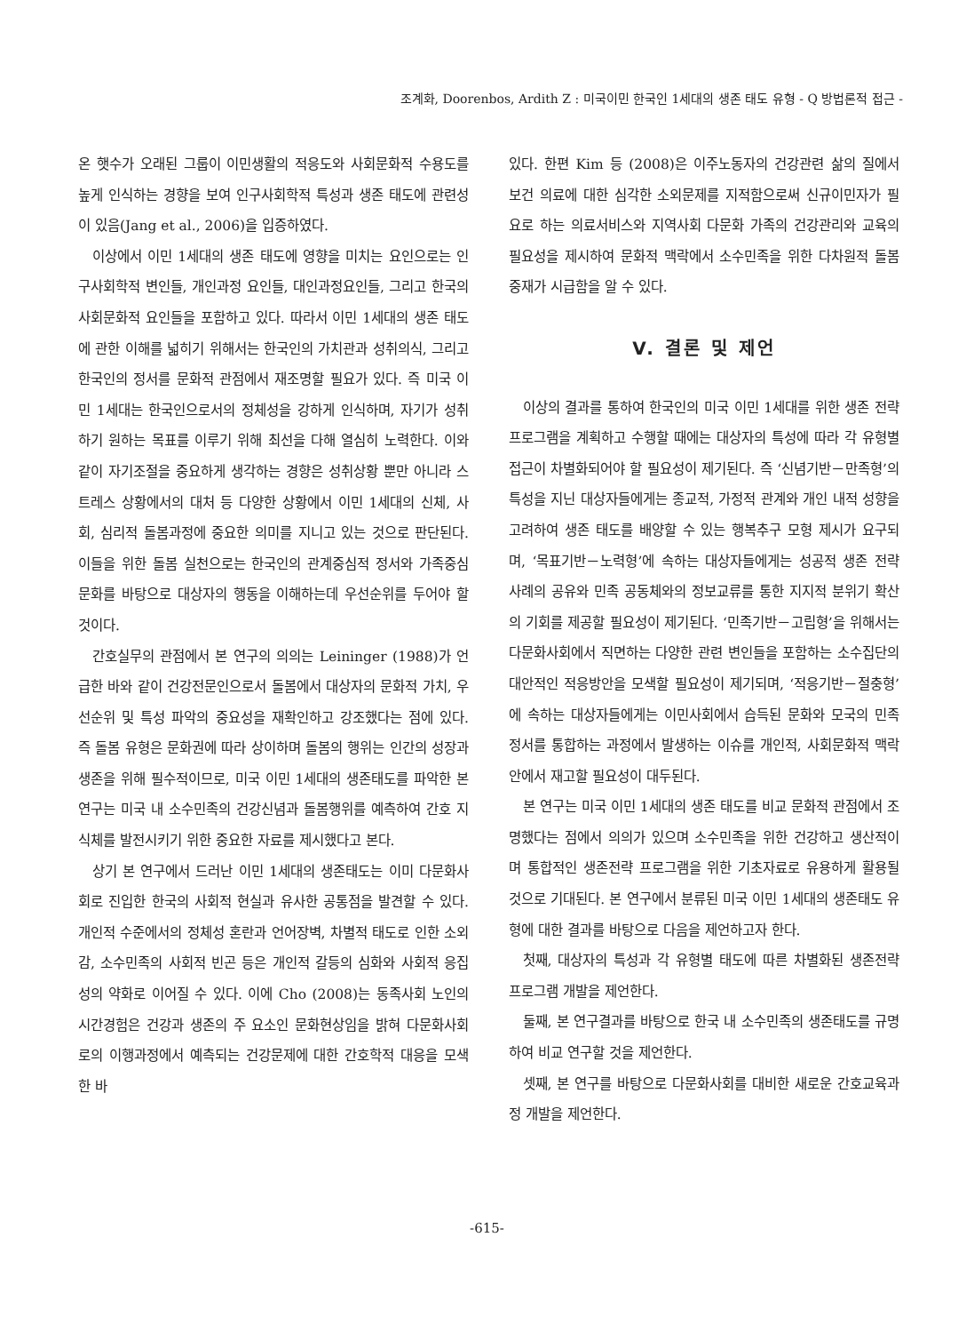조계화, Doorenbos, Ardith Z : 미국이민 한국인 1세대의 생존 태도 유형 - Q 방법론적 접근 -
온 햇수가 오래된 그룹이 이민생활의 적응도와 사회문화적 수용도를 높게 인식하는 경향을 보여 인구사회학적 특성과 생존 태도에 관련성이 있음(Jang et al., 2006)을 입증하였다.
이상에서 이민 1세대의 생존 태도에 영향을 미치는 요인으로는 인구사회학적 변인들, 개인과정 요인들, 대인과정요인들, 그리고 한국의 사회문화적 요인들을 포함하고 있다. 따라서 이민 1세대의 생존 태도에 관한 이해를 넓히기 위해서는 한국인의 가치관과 성취의식, 그리고 한국인의 정서를 문화적 관점에서 재조명할 필요가 있다. 즉 미국 이민 1세대는 한국인으로서의 정체성을 강하게 인식하며, 자기가 성취하기 원하는 목표를 이루기 위해 최선을 다해 열심히 노력한다. 이와 같이 자기조절을 중요하게 생각하는 경향은 성취상황 뿐만 아니라 스트레스 상황에서의 대처 등 다양한 상황에서 이민 1세대의 신체, 사회, 심리적 돌봄과정에 중요한 의미를 지니고 있는 것으로 판단된다. 이들을 위한 돌봄 실천으로는 한국인의 관계중심적 정서와 가족중심 문화를 바탕으로 대상자의 행동을 이해하는데 우선순위를 두어야 할 것이다.
간호실무의 관점에서 본 연구의 의의는 Leininger (1988)가 언급한 바와 같이 건강전문인으로서 돌봄에서 대상자의 문화적 가치, 우선순위 및 특성 파악의 중요성을 재확인하고 강조했다는 점에 있다. 즉 돌봄 유형은 문화권에 따라 상이하며 돌봄의 행위는 인간의 성장과 생존을 위해 필수적이므로, 미국 이민 1세대의 생존태도를 파악한 본 연구는 미국 내 소수민족의 건강신념과 돌봄행위를 예측하여 간호 지식체를 발전시키기 위한 중요한 자료를 제시했다고 본다.
상기 본 연구에서 드러난 이민 1세대의 생존태도는 이미 다문화사회로 진입한 한국의 사회적 현실과 유사한 공통점을 발견할 수 있다. 개인적 수준에서의 정체성 혼란과 언어장벽, 차별적 태도로 인한 소외감, 소수민족의 사회적 빈곤 등은 개인적 갈등의 심화와 사회적 응집성의 약화로 이어질 수 있다. 이에 Cho (2008)는 동족사회 노인의 시간경험은 건강과 생존의 주 요소인 문화현상임을 밝혀 다문화사회로의 이행과정에서 예측되는 건강문제에 대한 간호학적 대응을 모색한 바
있다. 한편 Kim 등 (2008)은 이주노동자의 건강관련 삶의 질에서 보건 의료에 대한 심각한 소외문제를 지적함으로써 신규이민자가 필요로 하는 의료서비스와 지역사회 다문화 가족의 건강관리와 교육의 필요성을 제시하여 문화적 맥락에서 소수민족을 위한 다차원적 돌봄 중재가 시급함을 알 수 있다.
V. 결론 및 제언
이상의 결과를 통하여 한국인의 미국 이민 1세대를 위한 생존 전략 프로그램을 계획하고 수행할 때에는 대상자의 특성에 따라 각 유형별 접근이 차별화되어야 할 필요성이 제기된다. 즉 ‘신념기반－만족형’의 특성을 지닌 대상자들에게는 종교적, 가정적 관계와 개인 내적 성향을 고려하여 생존 태도를 배양할 수 있는 행복추구 모형 제시가 요구되며, ‘목표기반－노력형’에 속하는 대상자들에게는 성공적 생존 전략 사례의 공유와 민족 공동체와의 정보교류를 통한 지지적 분위기 확산의 기회를 제공할 필요성이 제기된다. ‘민족기반－고립형’을 위해서는 다문화사회에서 직면하는 다양한 관련 변인들을 포함하는 소수집단의 대안적인 적응방안을 모색할 필요성이 제기되며, ‘적응기반－절충형’에 속하는 대상자들에게는 이민사회에서 습득된 문화와 모국의 민족 정서를 통합하는 과정에서 발생하는 이슈를 개인적, 사회문화적 맥락 안에서 재고할 필요성이 대두된다.
본 연구는 미국 이민 1세대의 생존 태도를 비교 문화적 관점에서 조명했다는 점에서 의의가 있으며 소수민족을 위한 건강하고 생산적이며 통합적인 생존전략 프로그램을 위한 기초자료로 유용하게 활용될 것으로 기대된다. 본 연구에서 분류된 미국 이민 1세대의 생존태도 유형에 대한 결과를 바탕으로 다음을 제언하고자 한다.
첫째, 대상자의 특성과 각 유형별 태도에 따른 차별화된 생존전략 프로그램 개발을 제언한다.
둘째, 본 연구결과를 바탕으로 한국 내 소수민족의 생존태도를 규명하여 비교 연구할 것을 제언한다.
셋째, 본 연구를 바탕으로 다문화사회를 대비한 새로운 간호교육과정 개발을 제언한다.
-615-